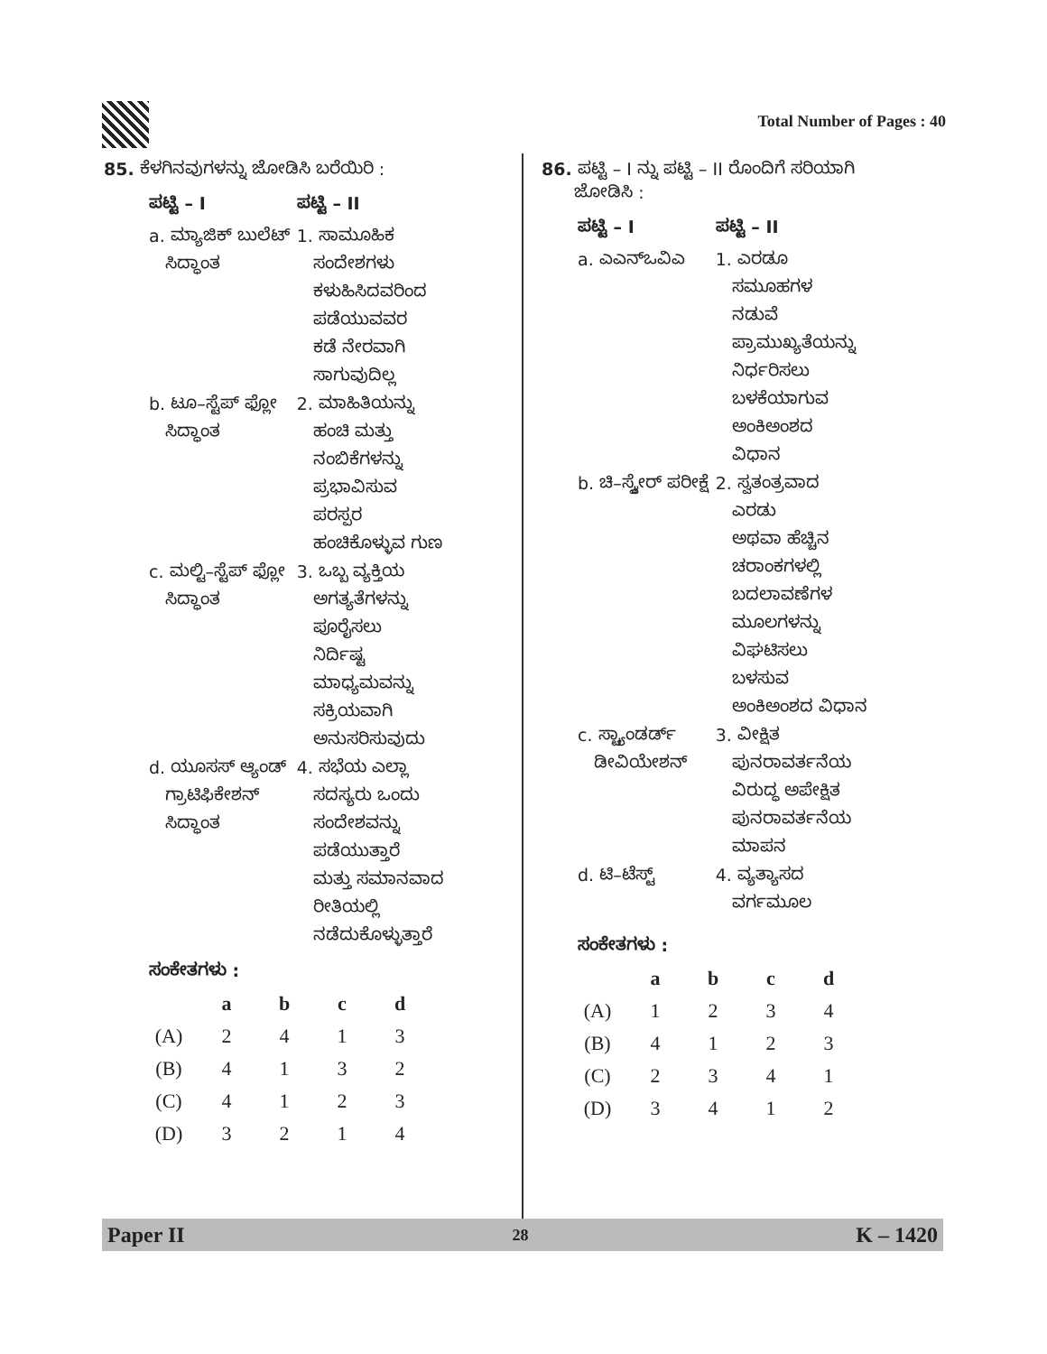Total Number of Pages : 40
85. ಕೆಳಗಿನವುಗಳನ್ನು ಜೋಡಿಸಿ ಬರೆಯಿರಿ :
| ಪಟ್ಟಿ – I | ಪಟ್ಟಿ – II |
| --- | --- |
| a. ಮ್ಯಾಜಿಕ್ ಬುಲೆಟ್ ಸಿದ್ಧಾಂತ | 1. ಸಾಮೂಹಿಕ ಸಂದೇಶಗಳು ಕಳುಹಿಸಿದವರಿಂದ ಪಡೆಯುವವರ ಕಡೆ ನೇರವಾಗಿ ಸಾಗುವುದಿಲ್ಲ |
| b. ಟೂ–ಸ್ಟೆಪ್ ಫ್ಲೋ ಸಿದ್ಧಾಂತ | 2. ಮಾಹಿತಿಯನ್ನು ಹಂಚಿ ಮತ್ತು ನಂಬಿಕೆಗಳನ್ನು ಪ್ರಭಾವಿಸುವ ಪರಸ್ಪರ ಹಂಚಿಕೊಳ್ಳುವ ಗುಣ |
| c. ಮಲ್ಟಿ–ಸ್ಟೆಪ್ ಫ್ಲೋ ಸಿದ್ಧಾಂತ | 3. ಒಬ್ಬ ವ್ಯಕ್ತಿಯ ಅಗತ್ಯತೆಗಳನ್ನು ಪೂರೈಸಲು ನಿರ್ದಿಷ್ಟ ಮಾಧ್ಯಮವನ್ನು ಸಕ್ರಿಯವಾಗಿ ಅನುಸರಿಸುವುದು |
| d. ಯೂಸಸ್ ಆ್ಯಂಡ್ ಗ್ರಾಟಿಫಿಕೇಶನ್ ಸಿದ್ಧಾಂತ | 4. ಸಭೆಯ ಎಲ್ಲಾ ಸದಸ್ಯರು ಒಂದು ಸಂದೇಶವನ್ನು ಪಡೆಯುತ್ತಾರೆ ಮತ್ತು ಸಮಾನವಾದ ರೀತಿಯಲ್ಲಿ ನಡೆದುಕೊಳ್ಳುತ್ತಾರೆ |
ಸಂಕೇತಗಳು :
| | a | b | c | d |
| --- | --- | --- | --- | --- |
| (A) | 2 | 4 | 1 | 3 |
| (B) | 4 | 1 | 3 | 2 |
| (C) | 4 | 1 | 2 | 3 |
| (D) | 3 | 2 | 1 | 4 |
86. ಪಟ್ಟಿ – I ನ್ನು ಪಟ್ಟಿ – II ರೊಂದಿಗೆ ಸರಿಯಾಗಿ
ಜೋಡಿಸಿ :
| ಪಟ್ಟಿ – I | ಪಟ್ಟಿ – II |
| --- | --- |
| a. ಎಎನ್‌ಒವಿಎ | 1. ಎರಡೂ ಸಮೂಹಗಳ ನಡುವೆ ಪ್ರಾಮುಖ್ಯತೆಯನ್ನು ನಿರ್ಧರಿಸಲು ಬಳಕೆಯಾಗುವ ಅಂಕಿಅಂಶದ ವಿಧಾನ |
| b. ಚಿ–ಸ್ಕ್ವೇರ್ ಪರೀಕ್ಷೆ | 2. ಸ್ವತಂತ್ರವಾದ ಎರಡು ಅಥವಾ ಹೆಚ್ಚಿನ ಚರಾಂಕಗಳಲ್ಲಿ ಬದಲಾವಣೆಗಳ ಮೂಲಗಳನ್ನು ವಿಘಟಿಸಲು ಬಳಸುವ ಅಂಕಿಅಂಶದ ವಿಧಾನ |
| c. ಸ್ಟ್ಯಾಂಡರ್ಡ್ ಡೀವಿಯೇಶನ್ | 3. ವೀಕ್ಷಿತ ಪುನರಾವರ್ತನೆಯ ವಿರುದ್ಧ ಅಪೇಕ್ಷಿತ ಪುನರಾವರ್ತನೆಯ ಮಾಪನ |
| d. ಟಿ–ಟೆಸ್ಟ್ | 4. ವ್ಯತ್ಯಾಸದ ವರ್ಗಮೂಲ |
ಸಂಕೇತಗಳು :
| | a | b | c | d |
| --- | --- | --- | --- | --- |
| (A) | 1 | 2 | 3 | 4 |
| (B) | 4 | 1 | 2 | 3 |
| (C) | 2 | 3 | 4 | 1 |
| (D) | 3 | 4 | 1 | 2 |
Paper II 28 K – 1420